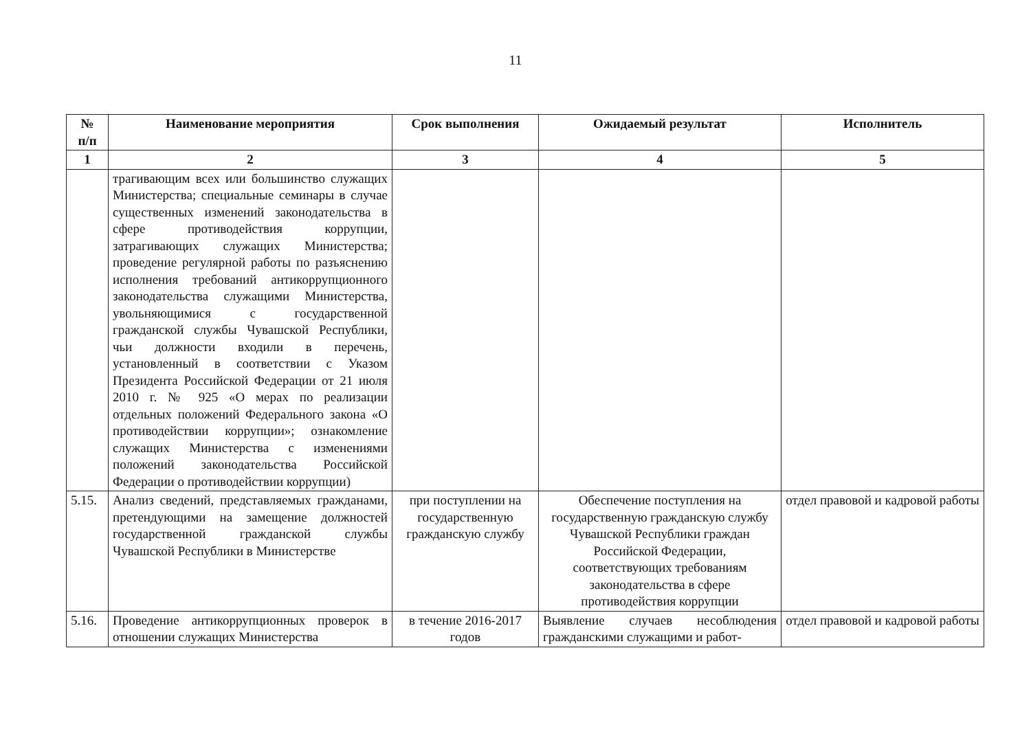11
| № п/п | Наименование мероприятия | Срок выполнения | Ожидаемый результат | Исполнитель |
| --- | --- | --- | --- | --- |
| 1 | 2 | 3 | 4 | 5 |
| | трагивающим всех или большинство служащих Министерства; специальные семинары в случае существенных изменений законодательства в сфере противодействия коррупции, затрагивающих служащих Министерства; проведение регулярной работы по разъяснению исполнения требований антикоррупционного законодательства служащими Министерства, увольняющимися с государственной гражданской службы Чувашской Республики, чьи должности входили в перечень, установленный в соответствии с Указом Президента Российской Федерации от 21 июля 2010 г. № 925 «О мерах по реализации отдельных положений Федерального закона «О противодействии коррупции»; ознакомление служащих Министерства с изменениями положений законодательства Российской Федерации о противодействии коррупции) | | | |
| 5.15. | Анализ сведений, представляемых гражданами, претендующими на замещение должностей государственной гражданской службы Чувашской Республики в Министерстве | при поступлении на государственную гражданскую службу | Обеспечение поступления на государственную гражданскую службу Чувашской Республики граждан Российской Федерации, соответствующих требованиям законодательства в сфере противодействия коррупции | отдел правовой и кадровой работы |
| 5.16. | Проведение антикоррупционных проверок в отношении служащих Министерства | в течение 2016-2017 годов | Выявление случаев несоблюдения гражданскими служащими и работ- | отдел правовой и кадровой работы |